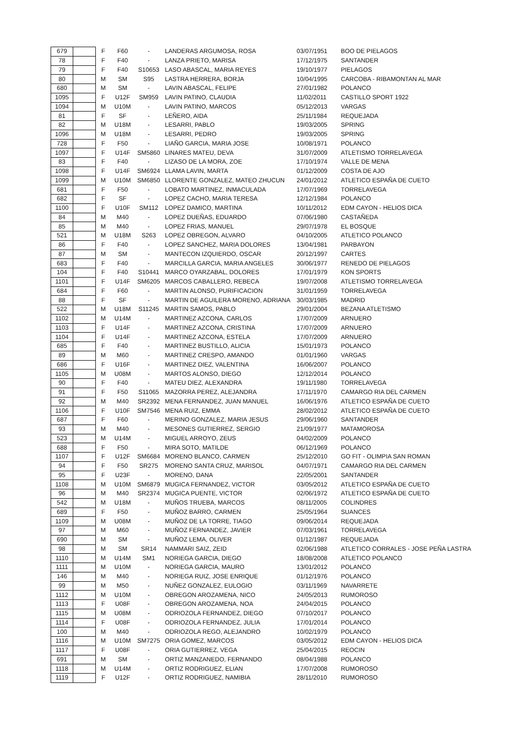| 679 | | F | F60 | - | LANDERAS ARGUMOSA, ROSA | 03/07/1951 | BOO DE PIELAGOS |
| 78 | | F | F40 | - | LANZA PRIETO, MARISA | 17/12/1975 | SANTANDER |
| 79 | | F | F40 | S10653 | LASO ABASCAL, MARIA REYES | 19/10/1977 | PIELAGOS |
| 80 | | M | SM | S95 | LASTRA HERRERA, BORJA | 10/04/1995 | CARCOBA - RIBAMONTAN AL MAR |
| 680 | | M | SM | - | LAVIN ABASCAL, FELIPE | 27/01/1982 | POLANCO |
| 1095 | | F | U12F | SM959 | LAVIN PATINO, CLAUDIA | 11/02/2011 | CASTILLO SPORT 1922 |
| 1094 | | M | U10M | - | LAVIN PATINO, MARCOS | 05/12/2013 | VARGAS |
| 81 | | F | SF | - | LEÑERO, AIDA | 25/11/1984 | REQUEJADA |
| 82 | | M | U18M | - | LESARRI, PABLO | 19/03/2005 | SPRING |
| 1096 | | M | U18M | - | LESARRI, PEDRO | 19/03/2005 | SPRING |
| 728 | | F | F50 | - | LIAÑO GARCIA, MARIA JOSE | 10/08/1971 | POLANCO |
| 1097 | | F | U14F | SM5860 | LINARES MATEU, DEVA | 31/07/2009 | ATLETISMO TORRELAVEGA |
| 83 | | F | F40 | - | LIZASO DE LA MORA, ZOE | 17/10/1974 | VALLE DE MENA |
| 1098 | | F | U14F | SM6924 | LLAMA LAVIN, MARTA | 01/12/2009 | COSTA DE AJO |
| 1099 | | M | U10M | SM6850 | LLORENTE GONZALEZ, MATEO ZHUCUN | 24/01/2012 | ATLETICO ESPAÑA DE CUETO |
| 681 | | F | F50 | - | LOBATO MARTINEZ, INMACULADA | 17/07/1969 | TORRELAVEGA |
| 682 | | F | SF | - | LOPEZ CACHO, MARIA TERESA | 12/12/1984 | POLANCO |
| 1100 | | F | U10F | SM112 | LOPEZ DAMICO, MARTINA | 10/11/2012 | EDM CAYON - HELIOS DICA |
| 84 | | M | M40 | - | LOPEZ DUEÑAS, EDUARDO | 07/06/1980 | CASTAÑEDA |
| 85 | | M | M40 | - | LOPEZ FRIAS, MANUEL | 29/07/1978 | EL BOSQUE |
| 521 | | M | U18M | S263 | LOPEZ OBREGON, ALVARO | 04/10/2005 | ATLETICO POLANCO |
| 86 | | F | F40 | - | LOPEZ SANCHEZ, MARIA DOLORES | 13/04/1981 | PARBAYON |
| 87 | | M | SM | - | MANTECON IZQUIERDO, OSCAR | 20/12/1997 | CARTES |
| 683 | | F | F40 | - | MARCILLA GARCIA, MARIA ANGELES | 30/06/1977 | RENEDO DE PIELAGOS |
| 104 | | F | F40 | S10441 | MARCO OYARZABAL, DOLORES | 17/01/1979 | KON SPORTS |
| 1101 | | F | U14F | SM6205 | MARCOS CABALLERO, REBECA | 19/07/2008 | ATLETISMO TORRELAVEGA |
| 684 | | F | F60 | - | MARTIN ALONSO, PURIFICACION | 31/01/1959 | TORRELAVEGA |
| 88 | | F | SF | - | MARTIN DE AGUILERA MORENO, ADRIANA | 30/03/1985 | MADRID |
| 522 | | M | U18M | S11245 | MARTIN SAMOS, PABLO | 29/01/2004 | BEZANA ATLETISMO |
| 1102 | | M | U14M | - | MARTINEZ AZCONA, CARLOS | 17/07/2009 | ARNUERO |
| 1103 | | F | U14F | - | MARTINEZ AZCONA, CRISTINA | 17/07/2009 | ARNUERO |
| 1104 | | F | U14F | - | MARTINEZ AZCONA, ESTELA | 17/07/2009 | ARNUERO |
| 685 | | F | F40 | - | MARTINEZ BUSTILLO, ALICIA | 15/01/1973 | POLANCO |
| 89 | | M | M60 | - | MARTINEZ CRESPO, AMANDO | 01/01/1960 | VARGAS |
| 686 | | F | U16F | - | MARTINEZ DIEZ, VALENTINA | 16/06/2007 | POLANCO |
| 1105 | | M | U08M | - | MARTOS ALONSO, DIEGO | 12/12/2014 | POLANCO |
| 90 | | F | F40 | - | MATEU DIEZ, ALEXANDRA | 19/11/1980 | TORRELAVEGA |
| 91 | | F | F50 | S11065 | MAZORRA PEREZ, ALEJANDRA | 17/11/1970 | CAMARGO RIA DEL CARMEN |
| 92 | | M | M40 | SR2392 | MENA FERNANDEZ, JUAN MANUEL | 16/06/1976 | ATLETICO ESPAÑA DE CUETO |
| 1106 | | F | U10F | SM7546 | MENA RUIZ, EMMA | 28/02/2012 | ATLETICO ESPAÑA DE CUETO |
| 687 | | F | F60 | - | MERINO GONZALEZ, MARIA JESUS | 29/06/1960 | SANTANDER |
| 93 | | M | M40 | - | MESONES GUTIERREZ, SERGIO | 21/09/1977 | MATAMOROSA |
| 523 | | M | U14M | - | MIGUEL ARROYO, ZEUS | 04/02/2009 | POLANCO |
| 688 | | F | F50 | - | MIRA SOTO, MATILDE | 06/12/1969 | POLANCO |
| 1107 | | F | U12F | SM6684 | MORENO BLANCO, CARMEN | 25/12/2010 | GO FIT - OLIMPIA SAN ROMAN |
| 94 | | F | F50 | SR275 | MORENO SANTA CRUZ, MARISOL | 04/07/1971 | CAMARGO RIA DEL CARMEN |
| 95 | | F | U23F | - | MORENO, DANA | 22/05/2001 | SANTANDER |
| 1108 | | M | U10M | SM6879 | MUGICA FERNANDEZ, VICTOR | 03/05/2012 | ATLETICO ESPAÑA DE CUETO |
| 96 | | M | M40 | SR2374 | MUGICA PUENTE, VICTOR | 02/06/1972 | ATLETICO ESPAÑA DE CUETO |
| 542 | | M | U18M | - | MUÑOS TRUEBA, MARCOS | 08/11/2005 | COLINDRES |
| 689 | | F | F50 | - | MUÑOZ BARRO, CARMEN | 25/05/1964 | SUANCES |
| 1109 | | M | U08M | - | MUÑOZ DE LA TORRE, TIAGO | 09/06/2014 | REQUEJADA |
| 97 | | M | M60 | - | MUÑOZ FERNANDEZ, JAVIER | 07/03/1961 | TORRELAVEGA |
| 690 | | M | SM | - | MUÑOZ LEMA, OLIVER | 01/12/1987 | REQUEJADA |
| 98 | | M | SM | SR14 | NAMMARI SAIZ, ZEID | 02/06/1988 | ATLETICO CORRALES - JOSE PEÑA LASTRA |
| 1110 | | M | U14M | SM1 | NORIEGA GARCIA, DIEGO | 18/08/2008 | ATLETICO POLANCO |
| 1111 | | M | U10M | - | NORIEGA GARCIA, MAURO | 13/01/2012 | POLANCO |
| 146 | | M | M40 | - | NORIEGA RUIZ, JOSE ENRIQUE | 01/12/1976 | POLANCO |
| 99 | | M | M50 | - | NUÑEZ GONZALEZ, EULOGIO | 03/11/1969 | NAVARRETE |
| 1112 | | M | U10M | - | OBREGON AROZAMENA, NICO | 24/05/2013 | RUMOROSO |
| 1113 | | F | U08F | - | OBREGON AROZAMENA, NOA | 24/04/2015 | POLANCO |
| 1115 | | M | U08M | - | ODRIOZOLA FERNANDEZ, DIEGO | 07/10/2017 | POLANCO |
| 1114 | | F | U08F | - | ODRIOZOLA FERNANDEZ, JULIA | 17/01/2014 | POLANCO |
| 100 | | M | M40 | - | ODRIOZOLA REGO, ALEJANDRO | 10/02/1979 | POLANCO |
| 1116 | | M | U10M | SM7275 | ORIA GOMEZ, MARCOS | 03/05/2012 | EDM CAYON - HELIOS DICA |
| 1117 | | F | U08F | - | ORIA GUTIERREZ, VEGA | 25/04/2015 | REOCIN |
| 691 | | M | SM | - | ORTIZ MANZANEDO, FERNANDO | 08/04/1988 | POLANCO |
| 1118 | | M | U14M | - | ORTIZ RODRIGUEZ, ELIAN | 17/07/2008 | RUMOROSO |
| 1119 | | F | U12F | - | ORTIZ RODRIGUEZ, NAMIBIA | 28/11/2010 | RUMOROSO |